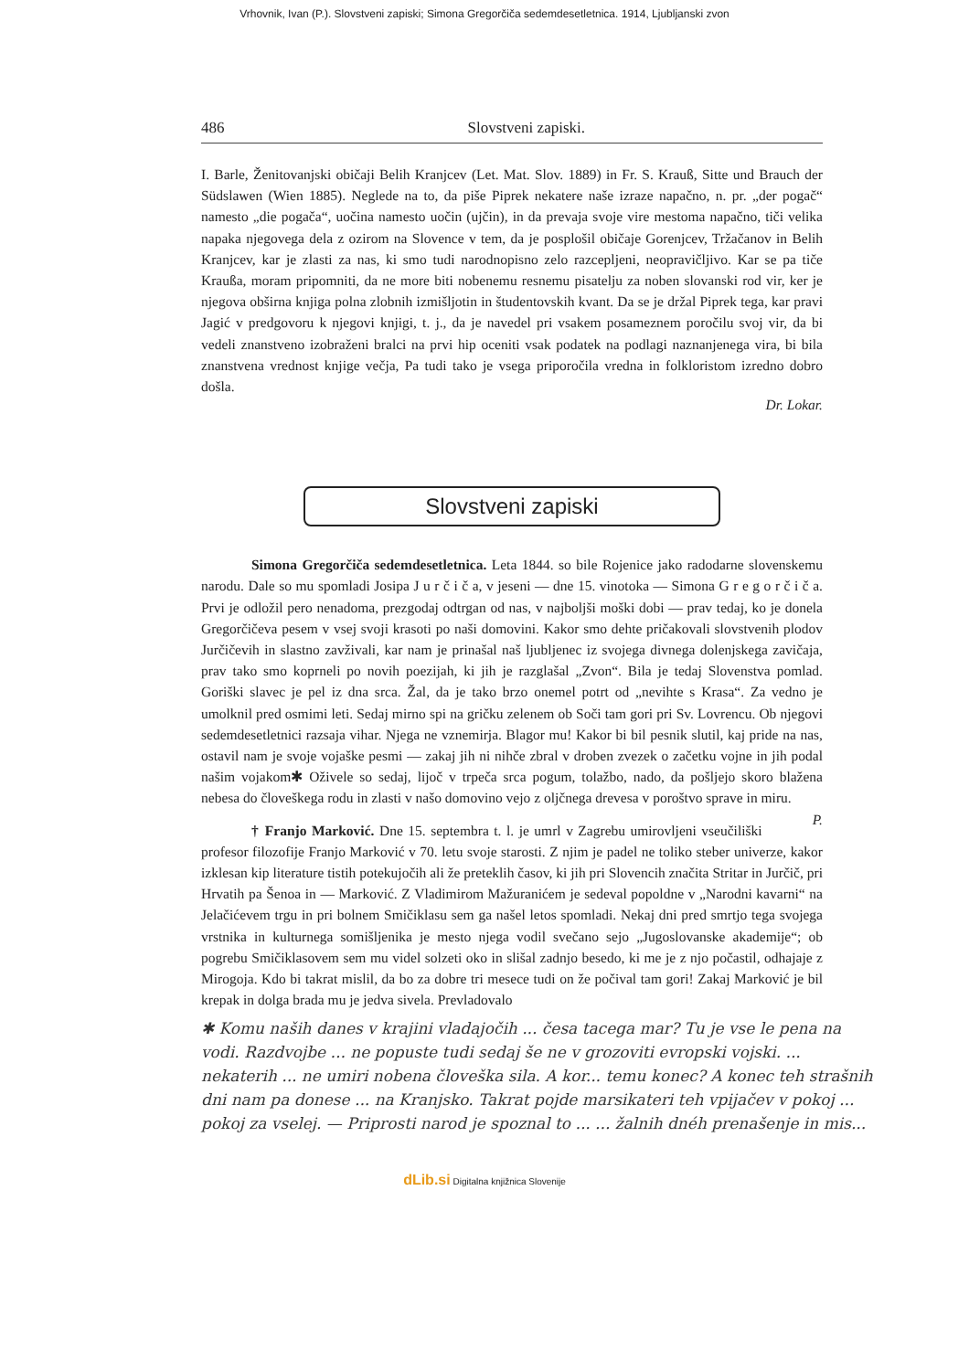Vrhovnik, Ivan (P.). Slovstveni zapiski; Simona Gregorčiča sedemdesetletnica. 1914, Ljubljanski zvon
486 Slovstveni zapiski.
I. Barle, Ženitovanjski običaji Belih Kranjcev (Let. Mat. Slov. 1889) in Fr. S. Krauß, Sitte und Brauch der Südslawen (Wien 1885). Neglede na to, da piše Piprek nekatere naše izraze napačno, n. pr. „der pogač“ namesto „die pogača“, uočina namesto uočin (ujčin), in da prevaja svoje vire mestoma napačno, tiči velika napaka njegovega dela z ozirom na Slovence v tem, da je posplošil običaje Gorenjcev, Tržačanov in Belih Kranjcev, kar je zlasti za nas, ki smo tudi narodnopisno zelo razcepljeni, neopravičljivo. Kar se pa tiče Kraußa, moram pripomniti, da ne more biti nobenemu resnemu pisatelju za noben slovanski rod vir, ker je njegova obširna knjiga polna zlobnih izmišljotin in študentovskih kvant. Da se je držal Piprek tega, kar pravi Jagić v predgovoru k njegovi knjigi, t. j., da je navedel pri vsakem posameznem poročilu svoj vir, da bi vedeli znanstveno izobraženi bralci na prvi hip oceniti vsak podatek na podlagi naznanjenega vira, bi bila znanstvena vrednost knjige večja, Pa tudi tako je vsega priporočila vredna in folkloristom izredno dobro došla.
Dr. Lokar.
Slovstveni zapiski
Simona Gregorčiča sedemdesetletnica. Leta 1844. so bile Rojenice jako radodarne slovenskemu narodu. Dale so mu spomladi Josipa J u r č i č a, v jeseni — dne 15. vinotoka — Simona G r e g o r č i č a. Prvi je odložil pero nenadoma, prezgodaj odtrgan od nas, v najboljši moški dobi — prav tedaj, ko je donela Gregorčičeva pesem v vsej svoji krasoti po naši domovini. Kakor smo dehte pričakovali slovstvenih plodov Jurčičevih in slastno zavživali, kar nam je prinašal naš ljubljenec iz svojega divnega dolenjskega zavičaja, prav tako smo koprneli po novih poezijah, ki jih je razglašal „Zvon“. Bila je tedaj Slovenstva pomlad. Goriški slavec je pel iz dna srca. Žal, da je tako brzo onemel potrt od „nevihte s Krasa“. Za vedno je umolknil pred osmimi leti. Sedaj mirno spi na gričku zelenem ob Soči tam gori pri Sv. Lovrencu. Ob njegovi sedemdesetletnici razsaja vihar. Njega ne vznemirja. Blagor mu! Kakor bi bil pesnik slutil, kaj pride na nas, ostavil nam je svoje vojaške pesmi — zakaj jih ni nihče zbral v droben zvezek o začetku vojne in jih podal našim vojakom✱ Oživele so sedaj, lijoč v trpeča srca pogum, tolažbo, nado, da pošljejo skoro blažena nebesa do človeškega rodu in zlasti v našo domovino vejo z oljčnega drevesa v poroštvo sprave in miru. P.
† Franjo Marković. Dne 15. septembra t. l. je umrl v Zagrebu umirovljeni vseučiliški profesor filozofije Franjo Marković v 70. letu svoje starosti. Z njim je padel ne toliko steber univerze, kakor izklesan kip literature tistih potekujočih ali že preteklih časov, ki jih pri Slovencih značita Stritar in Jurčič, pri Hrvatih pa Šenoa in — Marković. Z Vladimirom Mažuranićem je sedeval popoldne v „Narodni kavarni“ na Jelačićevem trgu in pri bolnem Smičiklasu sem ga našel letos spomladi. Nekaj dni pred smrtjo tega svojega vrstnika in kulturnega somišljenika je mesto njega vodil svečano sejo „Jugoslovanske akademije“; ob pogrebu Smičiklasovem sem mu videl solzeti oko in slišal zadnjo besedo, ki me je z njo počastil, odhajaje z Mirogoja. Kdo bi takrat mislil, da bo za dobre tri mesece tudi on že počival tam gori! Zakaj Marković je bil krepak in dolga brada mu je jedva sivela. Prevladovalo
✱ Komu naših danes v krajini vladajočih ... česa tacega mar? Tu je vse le pena na vodi. Razdvojbe ... ne popuste tudi sedaj še ne v grozoviti evropski vojski. ... nekaterih ... ne umiri nobena človeška sila. A kor... temu konec? A konec teh strašnih dni nam pa donese ... na Kranjsko. Takrat pojde marsikateri teh vpijačev v pokoj ... pokoj za vselej. — Priprosti narod je spoznal to ... ... žalnih dnéh prenašenje in mis...
dLib.si Digitalna knjižnica Slovenije